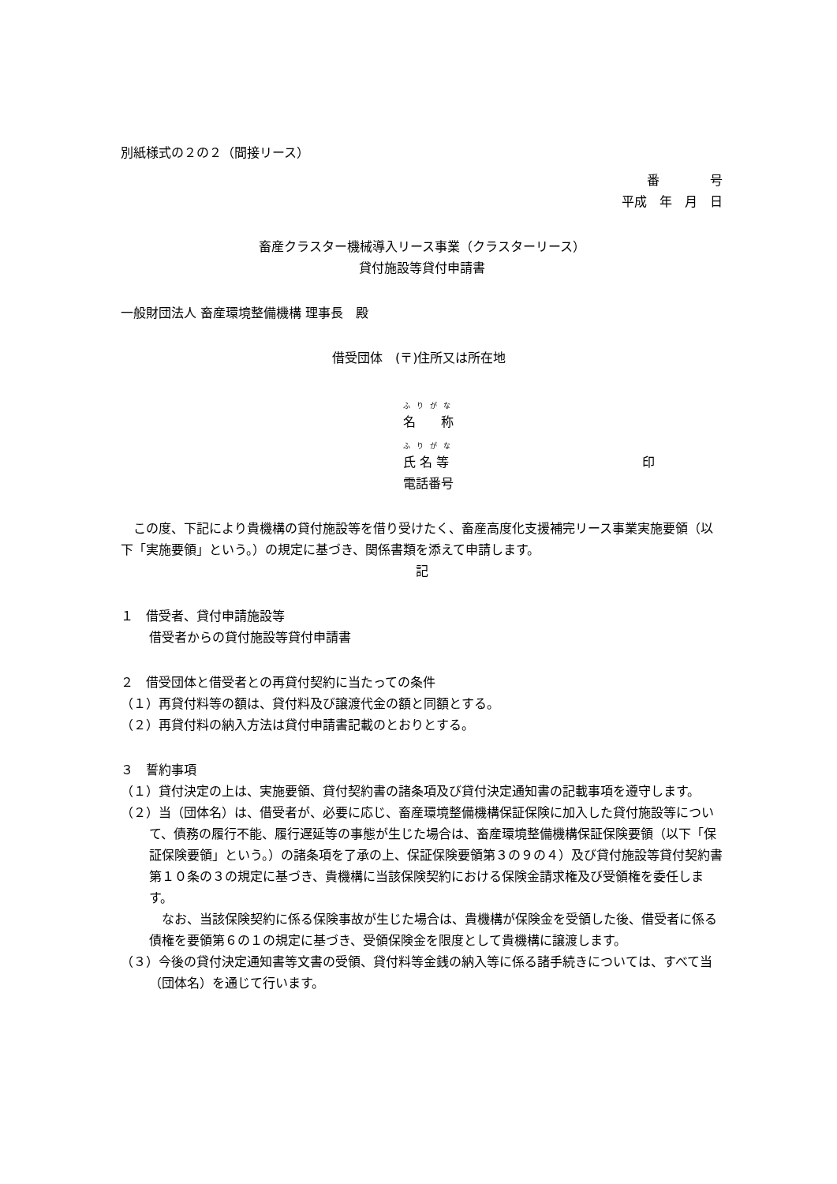別紙様式の２の２（間接リース）
番　　　　号
平成　年　月　日
畜産クラスター機械導入リース事業（クラスターリース）
貸付施設等貸付申請書
一般財団法人 畜産環境整備機構 理事長　殿
借受団体　(〒)住所又は所在地
ふりがな
名　　称
ふりがな
氏 名 等 印
電話番号
　この度、下記により貴機構の貸付施設等を借り受けたく、畜産高度化支援補完リース事業実施要領（以下「実施要領」という。）の規定に基づき、関係書類を添えて申請します。
記
１　借受者、貸付申請施設等
借受者からの貸付施設等貸付申請書
２　借受団体と借受者との再貸付契約に当たっての条件
（１）再貸付料等の額は、貸付料及び譲渡代金の額と同額とする。
（２）再貸付料の納入方法は貸付申請書記載のとおりとする。
３　誓約事項
（１）貸付決定の上は、実施要領、貸付契約書の諸条項及び貸付決定通知書の記載事項を遵守します。
（２）当（団体名）は、借受者が、必要に応じ、畜産環境整備機構保証保険に加入した貸付施設等について、債務の履行不能、履行遅延等の事態が生じた場合は、畜産環境整備機構保証保険要領（以下「保証保険要領」という。）の諸条項を了承の上、保証保険要領第３の９の４）及び貸付施設等貸付契約書第１０条の３の規定に基づき、貴機構に当該保険契約における保険金請求権及び受領権を委任します。
　なお、当該保険契約に係る保険事故が生じた場合は、貴機構が保険金を受領した後、借受者に係る債権を要領第６の１の規定に基づき、受領保険金を限度として貴機構に譲渡します。
（３）今後の貸付決定通知書等文書の受領、貸付料等金銭の納入等に係る諸手続きについては、すべて当（団体名）を通じて行います。